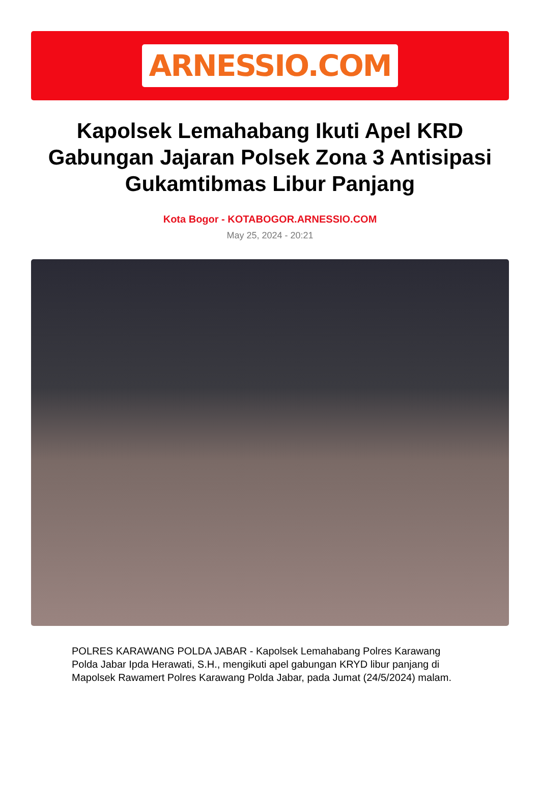ARNESSIO.COM
Kapolsek Lemahabang Ikuti Apel KRD Gabungan Jajaran Polsek Zona 3 Antisipasi Gukamtibmas Libur Panjang
Kota Bogor - KOTABOGOR.ARNESSIO.COM
May 25, 2024 - 20:21
POLRES KARAWANG POLDA JABAR - Kapolsek Lemahabang Polres Karawang Polda Jabar Ipda Herawati, S.H., mengikuti apel gabungan KRYD libur panjang di Mapolsek Rawamert Polres Karawang Polda Jabar, pada Jumat (24/5/2024) malam.